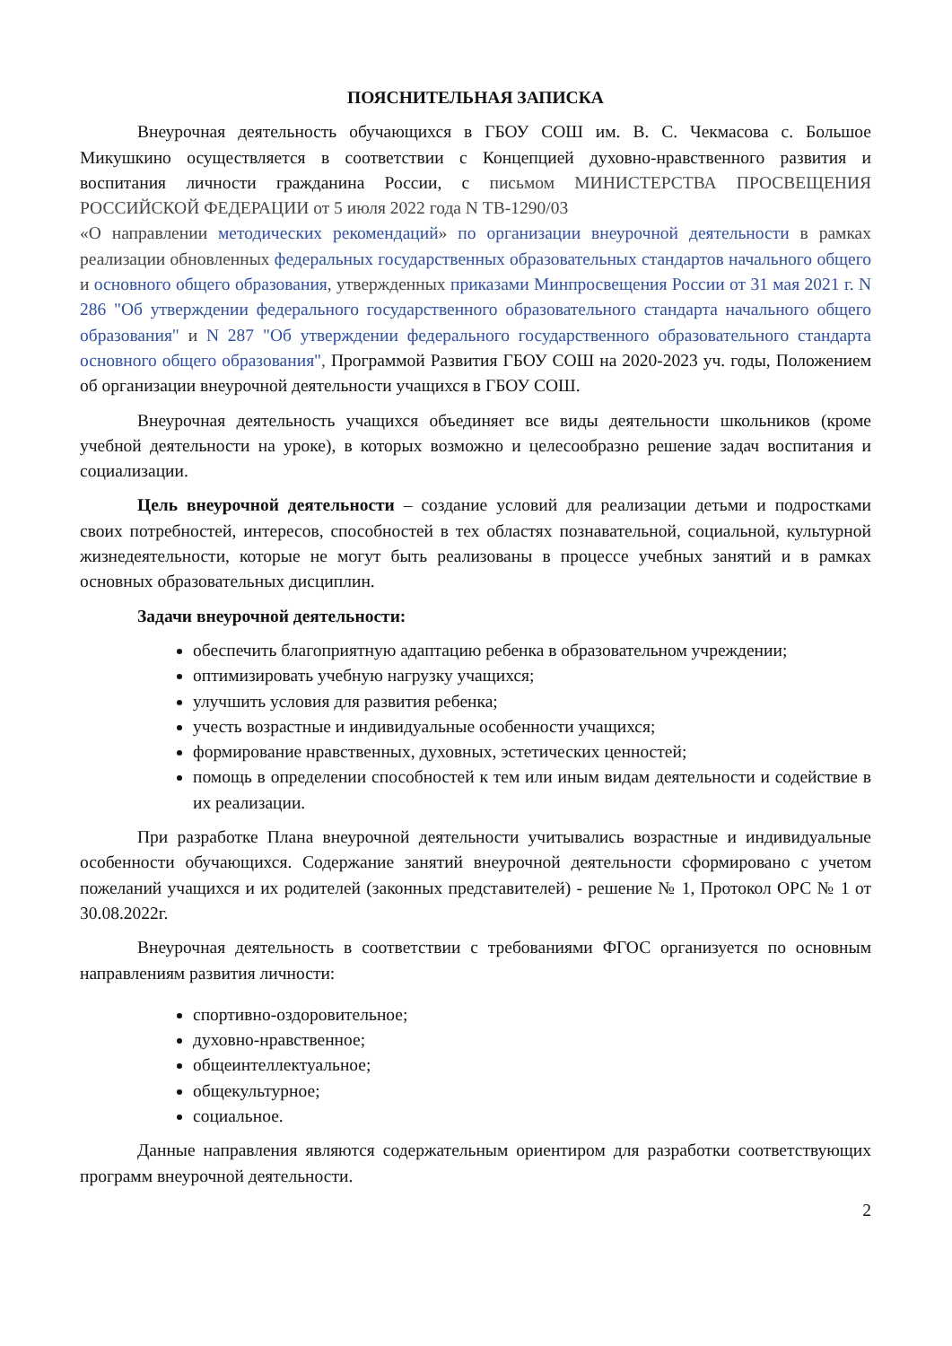ПОЯСНИТЕЛЬНАЯ ЗАПИСКА
Внеурочная деятельность обучающихся в ГБОУ СОШ им. В. С. Чекмасова с. Большое Микушкино осуществляется в соответствии с Концепцией духовно-нравственного развития и воспитания личности гражданина России, с письмом МИНИСТЕРСТВА ПРОСВЕЩЕНИЯ РОССИЙСКОЙ ФЕДЕРАЦИИ от 5 июля 2022 года N ТВ-1290/03
«О направлении методических рекомендаций» по организации внеурочной деятельности в рамках реализации обновленных федеральных государственных образовательных стандартов начального общего и основного общего образования, утвержденных приказами Минпросвещения России от 31 мая 2021 г. N 286 "Об утверждении федерального государственного образовательного стандарта начального общего образования" и N 287 "Об утверждении федерального государственного образовательного стандарта основного общего образования", Программой Развития ГБОУ СОШ на 2020-2023 уч. годы, Положением об организации внеурочной деятельности учащихся в ГБОУ СОШ.
Внеурочная деятельность учащихся объединяет все виды деятельности школьников (кроме учебной деятельности на уроке), в которых возможно и целесообразно решение задач воспитания и социализации.
Цель внеурочной деятельности – создание условий для реализации детьми и подростками своих потребностей, интересов, способностей в тех областях познавательной, социальной, культурной жизнедеятельности, которые не могут быть реализованы в процессе учебных занятий и в рамках основных образовательных дисциплин.
Задачи внеурочной деятельности:
обеспечить благоприятную адаптацию ребенка в образовательном учреждении;
оптимизировать учебную нагрузку учащихся;
улучшить условия для развития ребенка;
учесть возрастные и индивидуальные особенности учащихся;
формирование нравственных, духовных, эстетических ценностей;
помощь в определении способностей к тем или иным видам деятельности и содействие в их реализации.
При разработке Плана внеурочной деятельности учитывались возрастные и индивидуальные особенности обучающихся. Содержание занятий внеурочной деятельности сформировано с учетом пожеланий учащихся и их родителей (законных представителей) - решение № 1, Протокол ОРС № 1 от 30.08.2022г.
Внеурочная деятельность в соответствии с требованиями ФГОС организуется по основным направлениям развития личности:
спортивно-оздоровительное;
духовно-нравственное;
общеинтеллектуальное;
общекультурное;
социальное.
Данные направления являются содержательным ориентиром для разработки соответствующих программ внеурочной деятельности.
2